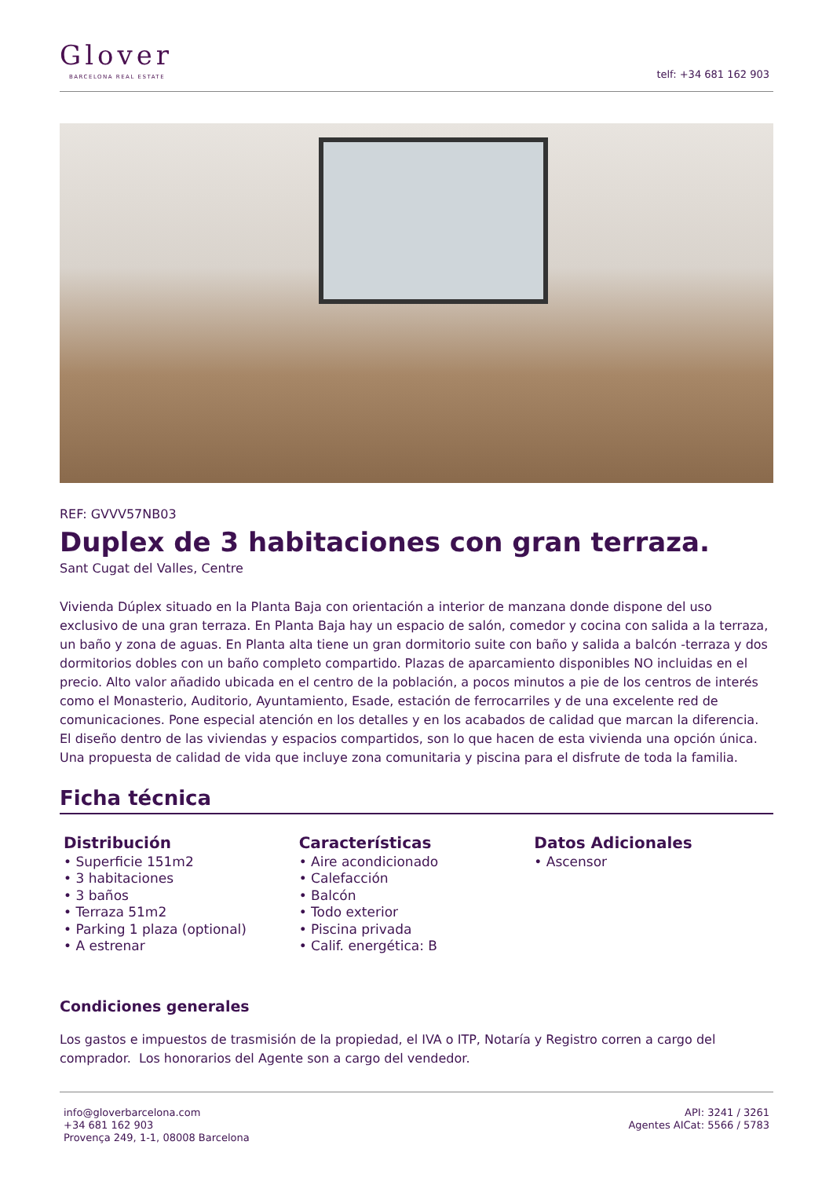Glover
BARCELONA REAL ESTATE
telf: +34 681 162 903
REF: GVVV57NB03
Duplex de 3 habitaciones con gran terraza.
Sant Cugat del Valles, Centre
Vivienda Dúplex situado en la Planta Baja con orientación a interior de manzana donde dispone del uso exclusivo de una gran terraza. En Planta Baja hay un espacio de salón, comedor y cocina con salida a la terraza, un baño y zona de aguas. En Planta alta tiene un gran dormitorio suite con baño y salida a balcón -terraza y dos dormitorios dobles con un baño completo compartido. Plazas de aparcamiento disponibles NO incluidas en el precio. Alto valor añadido ubicada en el centro de la población, a pocos minutos a pie de los centros de interés como el Monasterio, Auditorio, Ayuntamiento, Esade, estación de ferrocarriles y de una excelente red de comunicaciones. Pone especial atención en los detalles y en los acabados de calidad que marcan la diferencia. El diseño dentro de las viviendas y espacios compartidos, son lo que hacen de esta vivienda una opción única. Una propuesta de calidad de vida que incluye zona comunitaria y piscina para el disfrute de toda la familia.
Ficha técnica
Distribución
• Superficie 151m2
• 3 habitaciones
• 3 baños
• Terraza 51m2
• Parking 1 plaza (optional)
• A estrenar
Características
• Aire acondicionado
• Calefacción
• Balcón
• Todo exterior
• Piscina privada
• Calif. energética: B
Datos Adicionales
• Ascensor
Condiciones generales
Los gastos e impuestos de trasmisión de la propiedad, el IVA o ITP, Notaría y Registro corren a cargo del comprador. Los honorarios del Agente son a cargo del vendedor.
info@gloverbarcelona.com
+34 681 162 903
Provença 249, 1-1, 08008 Barcelona
API: 3241 / 3261
Agentes AICat: 5566 / 5783